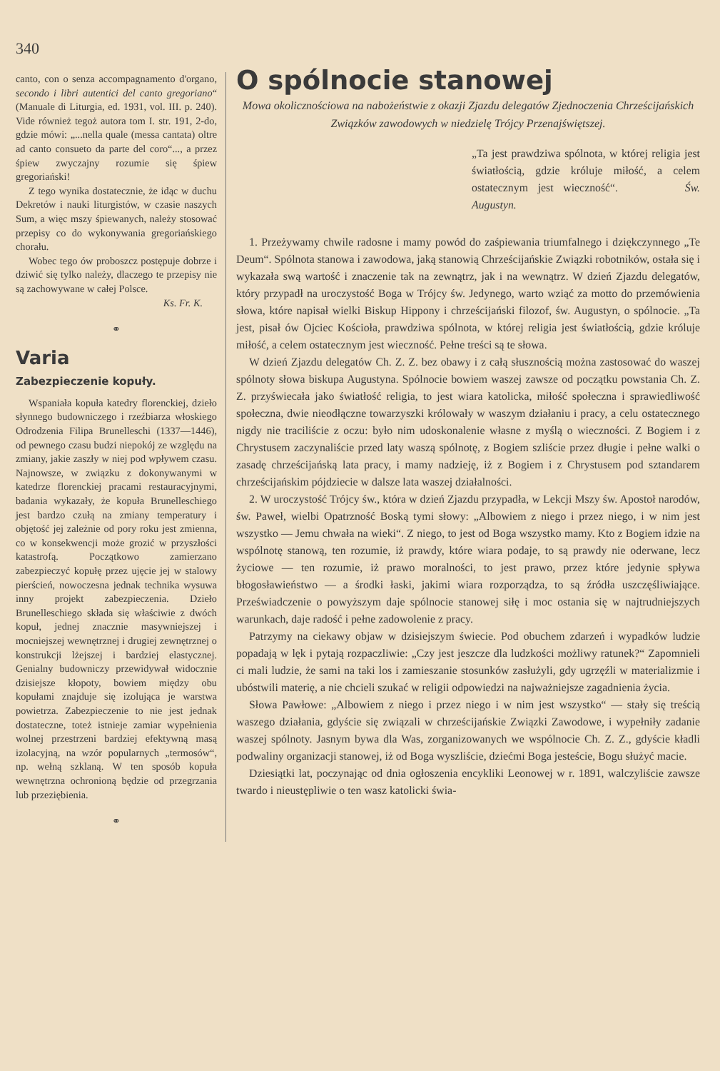340
canto, con o senza accompagnamento d'organo, secondo i libri autentici del canto gregoriano“ (Manuale di Liturgia, ed. 1931, vol. III. p. 240). Vide również tegoż autora tom I. str. 191, 2-do, gdzie mówi: „...nella quale (messa cantata) oltre ad canto consueto da parte del coro“..., a przez śpiew zwyczajny rozumie się śpiew gregoriański!
Z tego wynika dostatecznie, że idąc w duchu Dekretów i nauki liturgistów, w czasie naszych Sum, a więc mszy śpiewanych, należy stosować przepisy co do wykonywania gregoriańskiego chorału.
Wobec tego ów proboszcz postępuje dobrze i dziwić się tylko należy, dlaczego te przepisy nie są zachowywane w całej Polsce.
Ks. Fr. K.
⚭
Varia
Zabezpieczenie kopuły.
Wspaniała kopuła katedry florenckiej, dzieło słynnego budowniczego i rzeźbiarza włoskiego Odrodzenia Filipa Brunelleschi (1337—1446), od pewnego czasu budzi niepokój ze względu na zmiany, jakie zaszły w niej pod wpływem czasu. Najnowsze, w związku z dokonywanymi w katedrze florenckiej pracami restauracyjnymi, badania wykazały, że kopuła Brunelleschiego jest bardzo czułą na zmiany temperatury i objętość jej zależnie od pory roku jest zmienna, co w konsekwencji może grozić w przyszłości katastrofą. Początkowo zamierzano zabezpieczyć kopułę przez ujęcie jej w stalowy pierścień, nowoczesna jednak technika wysuwa inny projekt zabezpieczenia. Dzieło Brunelleschiego składa się właściwie z dwóch kopuł, jednej znacznie masywniejszej i mocniejszej wewnętrznej i drugiej zewnętrznej o konstrukcji lżejszej i bardziej elastycznej. Genialny budowniczy przewidywał widocznie dzisiejsze kłopoty, bowiem między obu kopułami znajduje się izolująca je warstwa powietrza. Zabezpieczenie to nie jest jednak dostateczne, toteż istnieje zamiar wypełnienia wolnej przestrzeni bardziej efektywną masą izolacyjną, na wzór popularnych „termosów“, np. wełną szklaną. W ten sposób kopuła wewnętrzna ochronioną będzie od przegrzania lub przeziębienia.
⚭
O spólnocie stanowej
Mowa okolicznościowa na nabożeństwie z okazji Zjazdu delegatów Zjednoczenia Chrześcijańskich Związków zawodowych w niedzielę Trójcy Przenajświętszej.
„Ta jest prawdziwa spólnota, w której religia jest światłością, gdzie króluje miłość, a celem ostatecznym jest wieczność“. Św. Augustyn.
1. Przeżywamy chwile radosne i mamy powód do zaśpiewania triumfalnego i dziękczynnego „Te Deum“. Spólnota stanowa i zawodowa, jaką stanowią Chrześcijańskie Związki robotników, ostała się i wykazała swą wartość i znaczenie tak na zewnątrz, jak i na wewnątrz. W dzień Zjazdu delegatów, który przypadł na uroczystość Boga w Trójcy św. Jedynego, warto wziąć za motto do przemówienia słowa, które napisał wielki Biskup Hippony i chrześcijański filozof, św. Augustyn, o spólnocie. „Ta jest, pisał ów Ojciec Kościoła, prawdziwa spólnota, w której religia jest światłością, gdzie króluje miłość, a celem ostatecznym jest wieczność. Pełne treści są te słowa.
W dzień Zjazdu delegatów Ch. Z. Z. bez obawy i z całą słusznością można zastosować do waszej spólnoty słowa biskupa Augustyna. Spólnocie bowiem waszej zawsze od początku powstania Ch. Z. Z. przyświecała jako światłość religia, to jest wiara katolicka, miłość społeczna i sprawiedliwość społeczna, dwie nieodłączne towarzyszki królowały w waszym działaniu i pracy, a celu ostatecznego nigdy nie traciliście z oczu: było nim udoskonalenie własne z myślą o wieczności. Z Bogiem i z Chrystusem zaczynaliście przed laty waszą spólnotę, z Bogiem szliście przez długie i pełne walki o zasadę chrześcijańską lata pracy, i mamy nadzieję, iż z Bogiem i z Chrystusem pod sztandarem chrześcijańskim pójdziecie w dalsze lata waszej działalności.
2. W uroczystość Trójcy św., która w dzień Zjazdu przypadła, w Lekcji Mszy św. Apostoł narodów, św. Paweł, wielbi Opatrzność Boską tymi słowy: „Albowiem z niego i przez niego, i w nim jest wszystko — Jemu chwała na wieki“. Z niego, to jest od Boga wszystko mamy. Kto z Bogiem idzie na wspólnotę stanową, ten rozumie, iż prawdy, które wiara podaje, to są prawdy nie oderwane, lecz życiowe — ten rozumie, iż prawo moralności, to jest prawo, przez które jedynie spływa błogosławieństwo — a środki łaski, jakimi wiara rozporządza, to są źródła uszczęśliwiające. Przeświadczenie o powyższym daje spólnocie stanowej siłę i moc ostania się w najtrudniejszych warunkach, daje radość i pełne zadowolenie z pracy.
Patrzymy na ciekawy objaw w dzisiejszym świecie. Pod obuchem zdarzeń i wypadków ludzie popadają w lęk i pytają rozpaczliwie: „Czy jest jeszcze dla ludzkości możliwy ratunek?“ Zapomnieli ci mali ludzie, że sami na taki los i zamieszanie stosunków zasłużyli, gdy ugrzęźli w materializmie i ubóstwili materię, a nie chcieli szukać w religii odpowiedzi na najważniejsze zagadnienia życia.
Słowa Pawłowe: „Albowiem z niego i przez niego i w nim jest wszystko“ — stały się treścią waszego działania, gdyście się związali w chrześcijańskie Związki Zawodowe, i wypełniły zadanie waszej spólnoty. Jasnym bywa dla Was, zorganizowanych we wspólnocie Ch. Z. Z., gdyście kładli podwaliny organizacji stanowej, iż od Boga wyszliście, dziećmi Boga jesteście, Bogu służyć macie.
Dziesiątki lat, poczynając od dnia ogłoszenia encykliki Leonowej w r. 1891, walczyliście zawsze twardo i nieustępliwie o ten wasz katolicki świa-